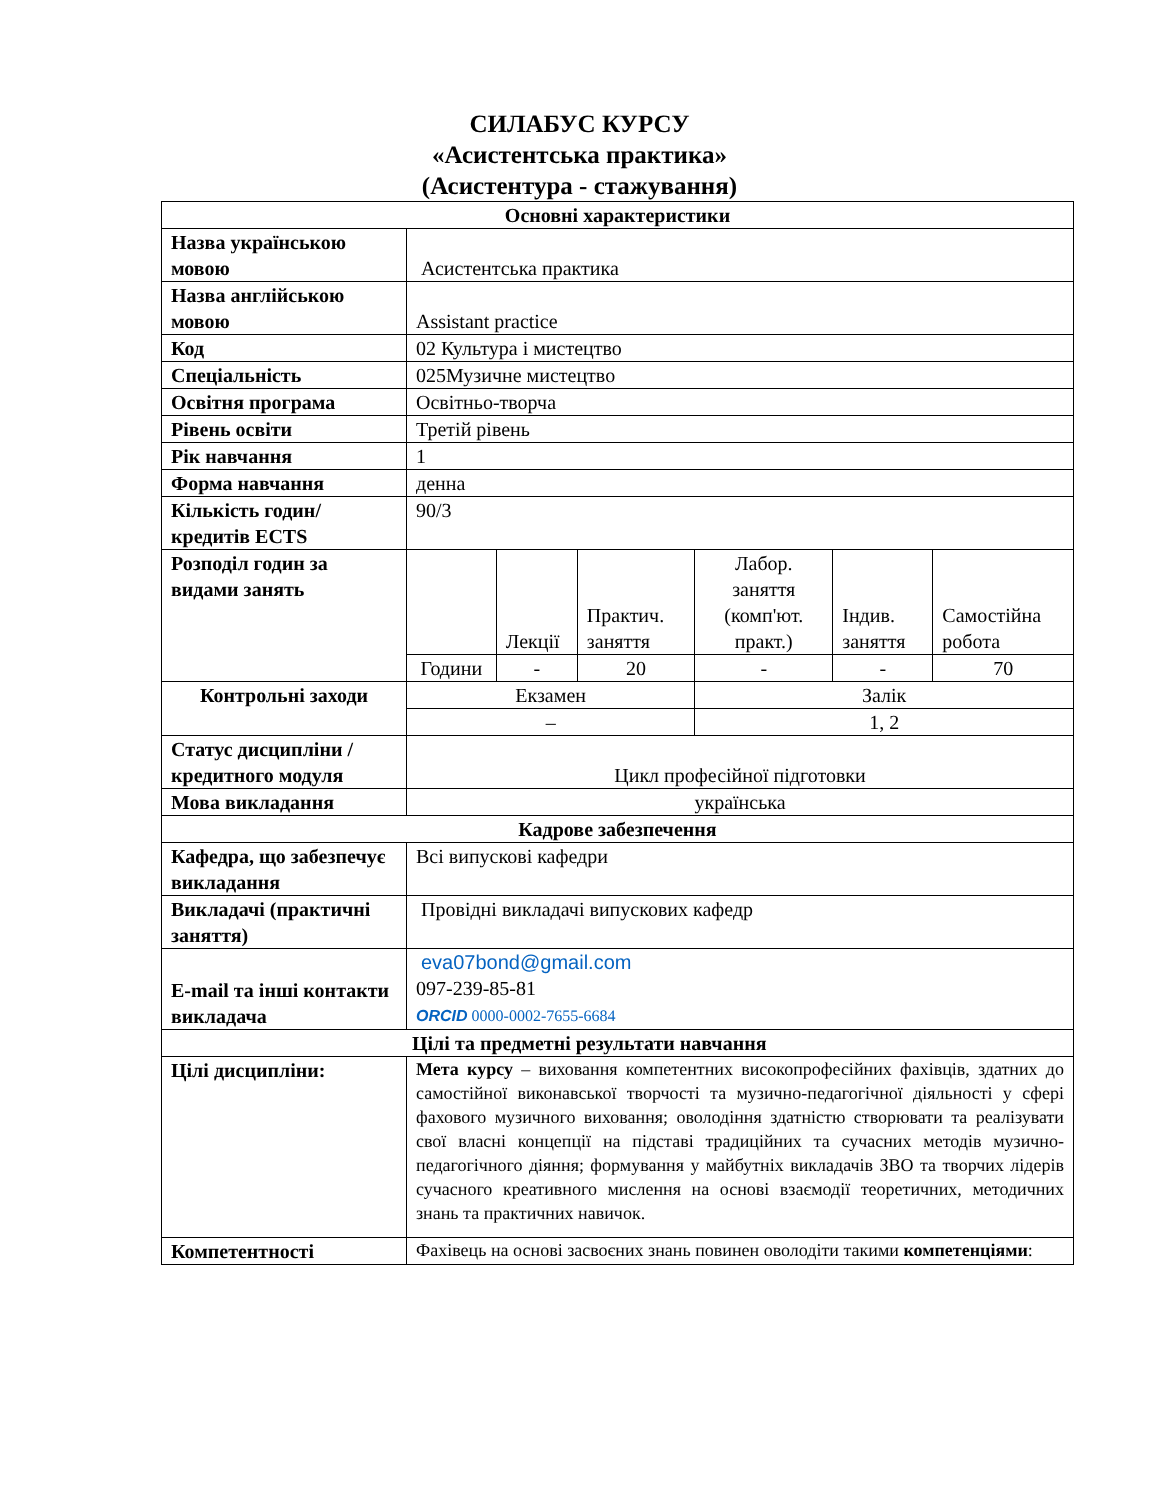СИЛАБУС КУРСУ
«Асистентська практика»
(Асистентура - стажування)
| Основні характеристики | | | | | | |
| --- | --- | --- | --- | --- | --- | --- |
| Назва українською мовою | Асистентська практика | | | | | |
| Назва англійською мовою | Assistant practice | | | | | |
| Код | 02 Культура і мистецтво | | | | | |
| Спеціальність | 025Музичне мистецтво | | | | | |
| Освітня програма | Освітньо-творча | | | | | |
| Рівень освіти | Третій рівень | | | | | |
| Рік навчання | 1 | | | | | |
| Форма навчання | денна | | | | | |
| Кількість годин/ кредитів ECTS | 90/3 | | | | | |
| Розподіл годин за видами занять | | Лекції | Практич. заняття | Лабор. заняття (комп'ют. практ.) | Індив. заняття | Самостійна робота |
| | Години | - | 20 | - | - | 70 |
| Контрольні заходи | Екзамен | | | Залік | | |
| | – | | | 1, 2 | | |
| Статус дисципліни /кредитного модуля | Цикл професійної підготовки | | | | | |
| Мова викладання | українська | | | | | |
| Кадрове забезпечення | | | | | | |
| Кафедра, що забезпечує викладання | Всі випускові кафедри | | | | | |
| Викладачі (практичні заняття) | Провідні викладачі випускових кафедр | | | | | |
| E-mail та інші контакти викладача | eva07bond@gmail.com 097-239-85-81 ORCID 0000-0002-7655-6684 | | | | | |
| Цілі та предметні результати навчання | | | | | | |
| Цілі дисципліни: | Мета курсу – виховання компетентних високопрофесійних фахівців, здатних до самостійної виконавської творчості та музично-педагогічної діяльності у сфері фахового музичного виховання; оволодіння здатністю створювати та реалізувати свої власні концепції на підставі традиційних та сучасних методів музично-педагогічного діяння; формування у майбутніх викладачів ЗВО та творчих лідерів сучасного креативного мислення на основі взаємодії теоретичних, методичних знань та практичних навичок. | | | | | |
| Компетентності | Фахівець на основі засвоєних знань повинен оволодіти такими компетенціями : | | | | | |